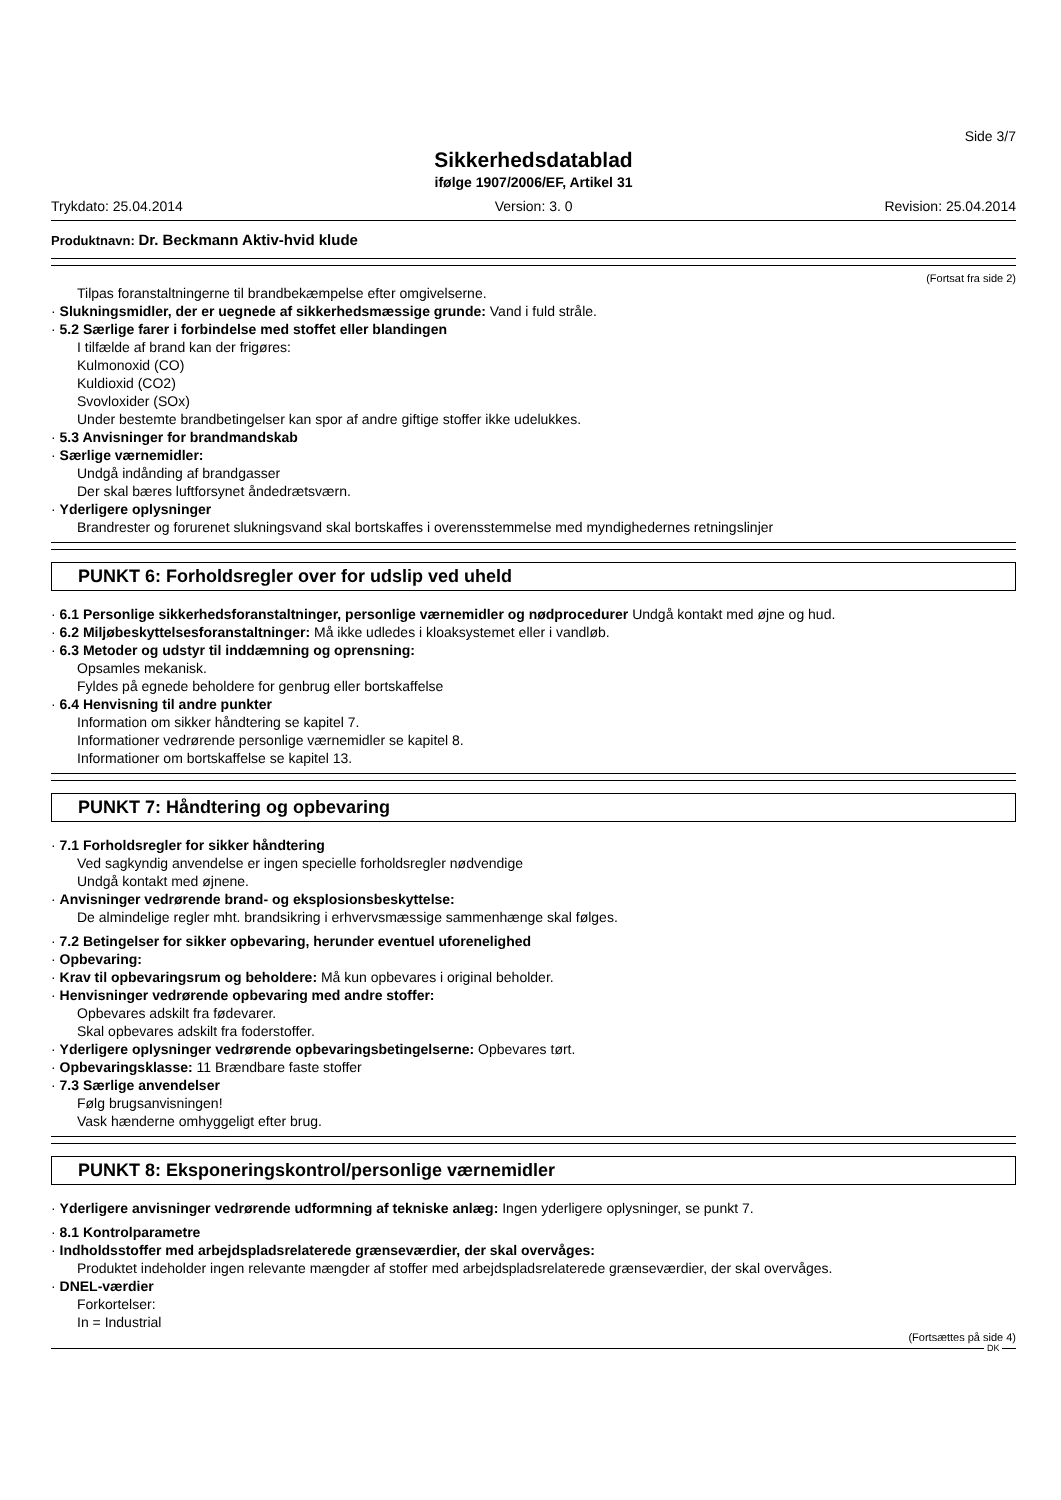Side 3/7
Sikkerhedsdatablad
ifølge 1907/2006/EF, Artikel 31
Trykdato: 25.04.2014 Version: 3. 0 Revision: 25.04.2014
Produktnavn: Dr. Beckmann Aktiv-hvid klude
(Fortsat fra side 2)
Tilpas foranstaltningerne til brandbekæmpelse efter omgivelserne.
· Slukningsmidler, der er uegnede af sikkerhedsmæssige grunde: Vand i fuld stråle.
· 5.2 Særlige farer i forbindelse med stoffet eller blandingen
I tilfælde af brand kan der frigøres:
Kulmonoxid (CO)
Kuldioxid (CO2)
Svovloxider (SOx)
Under bestemte brandbetingelser kan spor af andre giftige stoffer ikke udelukkes.
· 5.3 Anvisninger for brandmandskab
· Særlige værnemidler:
Undgå indånding af brandgasser
Der skal bæres luftforsynet åndedrætsværn.
· Yderligere oplysninger
Brandrester og forurenet slukningsvand skal bortskaffes i overensstemmelse med myndighedernes retningslinjer
PUNKT 6: Forholdsregler over for udslip ved uheld
· 6.1 Personlige sikkerhedsforanstaltninger, personlige værnemidler og nødprocedurer Undgå kontakt med øjne og hud.
· 6.2 Miljøbeskyttelsesforanstaltninger: Må ikke udledes i kloaksystemet eller i vandløb.
· 6.3 Metoder og udstyr til inddæmning og oprensning:
Opsamles mekanisk.
Fyldes på egnede beholdere for genbrug eller bortskaffelse
· 6.4 Henvisning til andre punkter
Information om sikker håndtering se kapitel 7.
Informationer vedrørende personlige værnemidler se kapitel 8.
Informationer om bortskaffelse se kapitel 13.
PUNKT 7: Håndtering og opbevaring
· 7.1 Forholdsregler for sikker håndtering
Ved sagkyndig anvendelse er ingen specielle forholdsregler nødvendige
Undgå kontakt med øjnene.
· Anvisninger vedrørende brand- og eksplosionsbeskyttelse:
De almindelige regler mht. brandsikring i erhvervsmæssige sammenhænge skal følges.
· 7.2 Betingelser for sikker opbevaring, herunder eventuel uforenelighed
· Opbevaring:
· Krav til opbevaringsrum og beholdere: Må kun opbevares i original beholder.
· Henvisninger vedrørende opbevaring med andre stoffer:
Opbevares adskilt fra fødevarer.
Skal opbevares adskilt fra foderstoffer.
· Yderligere oplysninger vedrørende opbevaringsbetingelserne: Opbevares tørt.
· Opbevaringsklasse: 11 Brændbare faste stoffer
· 7.3 Særlige anvendelser
Følg brugsanvisningen!
Vask hænderne omhyggeligt efter brug.
PUNKT 8: Eksponeringskontrol/personlige værnemidler
· Yderligere anvisninger vedrørende udformning af tekniske anlæg: Ingen yderligere oplysninger, se punkt 7.
· 8.1 Kontrolparametre
· Indholdsstoffer med arbejdspladsrelaterede grænseværdier, der skal overvåges:
Produktet indeholder ingen relevante mængder af stoffer med arbejdspladsrelaterede grænseværdier, der skal overvåges.
· DNEL-værdier
Forkortelser:
In = Industrial
(Fortsættes på side 4)
DK